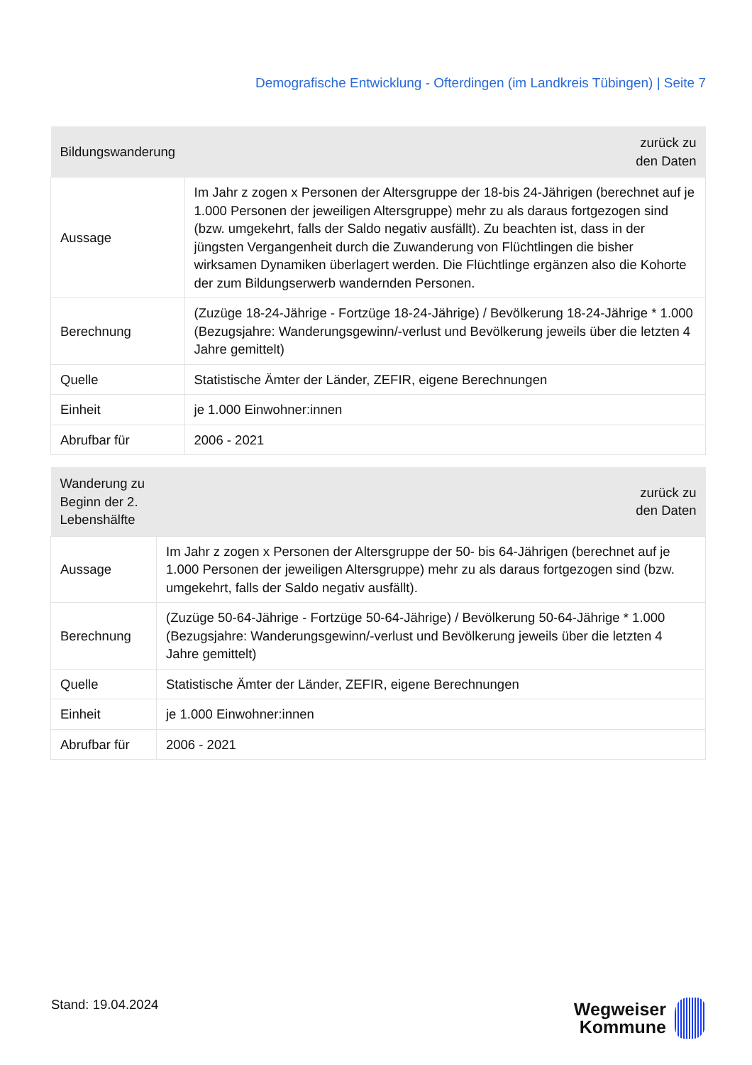Demografische Entwicklung - Ofterdingen (im Landkreis Tübingen) | Seite 7
| Bildungswanderung | zurück zu den Daten |
| --- | --- |
| Aussage | Im Jahr z zogen x Personen der Altersgruppe der 18-bis 24-Jährigen (berechnet auf je 1.000 Personen der jeweiligen Altersgruppe) mehr zu als daraus fortgezogen sind (bzw. umgekehrt, falls der Saldo negativ ausfällt). Zu beachten ist, dass in der jüngsten Vergangenheit durch die Zuwanderung von Flüchtlingen die bisher wirksamen Dynamiken überlagert werden. Die Flüchtlinge ergänzen also die Kohorte der zum Bildungserwerb wandernden Personen. |
| Berechnung | (Zuzüge 18-24-Jährige - Fortzüge 18-24-Jährige) / Bevölkerung 18-24-Jährige * 1.000 (Bezugsjahre: Wanderungsgewinn/-verlust und Bevölkerung jeweils über die letzten 4 Jahre gemittelt) |
| Quelle | Statistische Ämter der Länder, ZEFIR, eigene Berechnungen |
| Einheit | je 1.000 Einwohner:innen |
| Abrufbar für | 2006 - 2021 |
| Wanderung zu Beginn der 2. Lebenshälfte | zurück zu den Daten |
| --- | --- |
| Aussage | Im Jahr z zogen x Personen der Altersgruppe der 50- bis 64-Jährigen (berechnet auf je 1.000 Personen der jeweiligen Altersgruppe) mehr zu als daraus fortgezogen sind (bzw. umgekehrt, falls der Saldo negativ ausfällt). |
| Berechnung | (Zuzüge 50-64-Jährige - Fortzüge 50-64-Jährige) / Bevölkerung 50-64-Jährige * 1.000 (Bezugsjahre: Wanderungsgewinn/-verlust und Bevölkerung jeweils über die letzten 4 Jahre gemittelt) |
| Quelle | Statistische Ämter der Länder, ZEFIR, eigene Berechnungen |
| Einheit | je 1.000 Einwohner:innen |
| Abrufbar für | 2006 - 2021 |
Stand: 19.04.2024
Wegweiser
Kommune